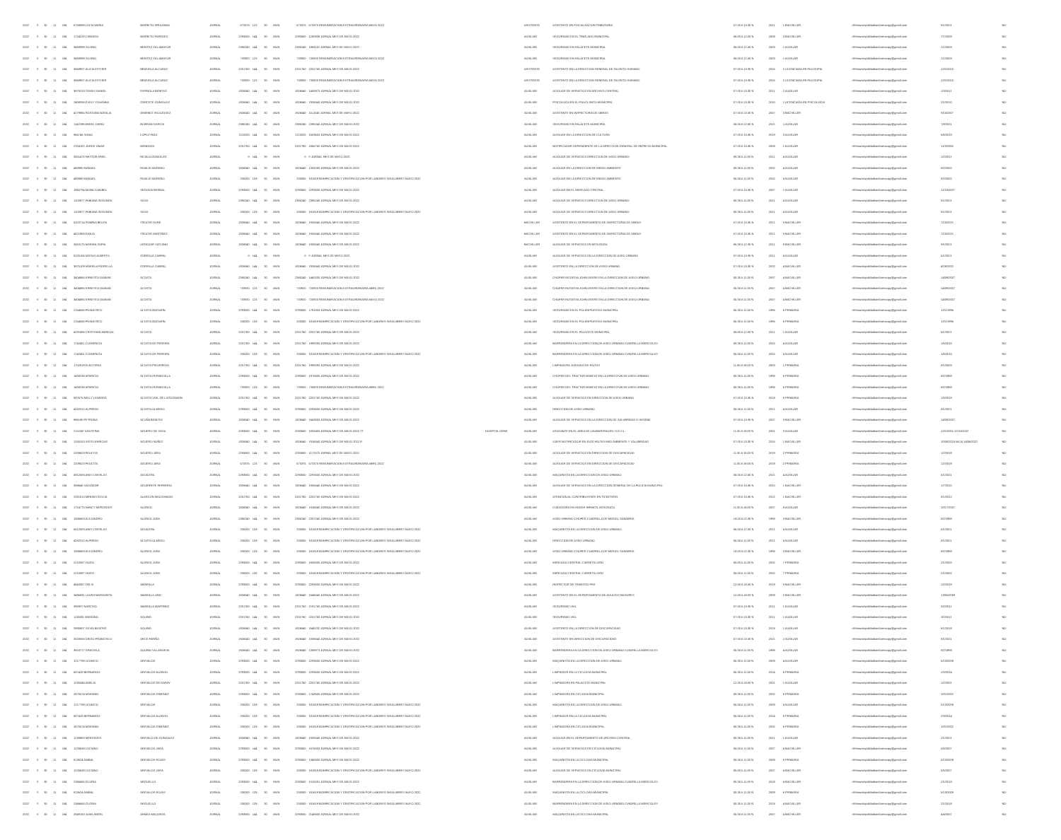| 2022 | S | 30 | 11 | 184 | 6768089 LUCIA MARIA | BARRETO IRRAZABAL | JORNAL | 573375 | 123 | 30 | MUN | 573375 | 573375 REMUNERACION EXTRAORDINARIA MAYO 2022 | | ASISTENTE | ASISTENTE EN FISCALIZACION TRIBUTARIA | 07:00 A 13:30 N | 2021 | 1 BACHILLER | rrhhmunicipalidadsanlorenzopy@gmail.com | 8/1/2021 | NO |
| 2022 | S | 30 | 11 | 184 | 1724228 CANDIDO | BARRETO PAREDES | JORNAL | 2293500 | 144 | 30 | MUN | 2293500 | 1280838 JORNAL MES DE MAYO 2022 | | AUXILIAR | SEGURIDAD EN EL TINGLADO MUNICIPAL | 06:00 A 12:00 N | 2008 | 3 BACHILLER | rrhhmunicipalidadsanlorenzopy@gmail.com | 7/7/2008 | NO |
| 2022 | S | 30 | 11 | 184 | 3490999 SILVINO | BENITEZ VILLAMAYOR | JORNAL | 2385240 | 144 | 30 | MUN | 2385240 | 1859115 JORNAL MES DE MAYO 2022 | | AUXILIAR | SEGURIDAD EN PALACETE MUNICIPAL | 06:00 A 12:00 N | 2003 | 1 AUXILIAR | rrhhmunicipalidadsanlorenzopy@gmail.com | 1/1/2003 | NO |
| 2022 | S | 30 | 11 | 184 | 3490999 SILVINO | BENITEZ VILLAMAYOR | JORNAL | 733920 | 123 | 30 | MUN | 733920 | 733920 REMUNERACION EXTRAORDINARIA MAYO 2022 | | AUXILIAR | SEGURIDAD EN PALACETE MUNICIPAL | 06:00 A 12:00 N | 2003 | 1 AUXILIAR | rrhhmunicipalidadsanlorenzopy@gmail.com | 1/1/2003 | NO |
| 2022 | S | 30 | 11 | 184 | 3668907 ALICIA ESTHER | BRIZUELA ALCARAZ | JORNAL | 2201760 | 144 | 30 | MUN | 2201760 | 2201760 JORNAL MES DE MAYO 2022 | | ASISTENTE | ASISTENTE EN LA DIRECCION GENERAL DE TALENTO HUMANO | 07:00 A 13:30 N | 2015 | 2 LICENCIADA EN FILOSOFIA | rrhhmunicipalidadsanlorenzopy@gmail.com | 12/1/2015 | NO |
| 2022 | S | 30 | 11 | 184 | 3668907 ALICIA ESTHER | BRIZUELA ALCARAZ | JORNAL | 733920 | 123 | 30 | MUN | 733920 | 733920 REMUNERACION EXTRAORDINARIA MAYO 2022 | | ASISTENTE | ASISTENTE EN LA DIRECCION GENERAL DE TALENTO HUMANO | 07:00 A 13:30 N | 2015 | 2 LICENCIADA EN FILOSOFIA | rrhhmunicipalidadsanlorenzopy@gmail.com | 12/1/2015 | NO |
| 2022 | S | 30 | 11 | 184 | 3879133 TOMAS DANIEL | ESPINOLA BENITEZ | JORNAL | 1926540 | 144 | 30 | MUN | 1926540 | 1400873 JORNAL MES DE MAYO 2022 | | AUXILIAR | AUXILIAR DE SERVICIOS EN ARCHIVO CENTRAL | 07:00 A 13:30 N | 2011 | 2 AUXILIAR | rrhhmunicipalidadsanlorenzopy@gmail.com | 1/3/2011 | NO |
| 2022 | S | 30 | 11 | 184 | 2408096 EVELY YOHANNA | GARCETE GONZALEZ | JORNAL | 1926540 | 144 | 30 | MUN | 1926540 | 1926540 JORNAL MES DE MAYO 2022 | | AUXILIAR | PSICOLOGA EN EL POLICLINICO MUNICIPAL | 07:00 A 13:30 N | 2010 | 1 LICENCIADA EN PSICOLOGIA | rrhhmunicipalidadsanlorenzopy@gmail.com | 2/1/2010 | NO |
| 2022 | S | 30 | 11 | 184 | 4179965 ROSSANA NATALIA | GIMENEZ VELAZQUEZ | JORNAL | 1926540 | 144 | 30 | MUN | 1926540 | 1511540 JORNAL MES DE MAYO 2022 | | AUXILIAR | ASISTENTE EN INSPECTORIA DE OBRAS | 07:00 A 13:30 N | 2007 | 3 BACHILLER | rrhhmunicipalidadsanlorenzopy@gmail.com | 9/10/2007 | NO |
| 2022 | S | 30 | 11 | 184 | 1142288 ANGEL DARIO | INSFRAN GARCIA | JORNAL | 2385240 | 144 | 30 | MUN | 2385240 | 2385240 JORNAL MES DE MAYO 2022 | | AUXILIAR | SEGURIDAD EN PALACETE MUNICIPAL | 06:00 A 12:00 N | 2021 | 1 AUXILIAR | rrhhmunicipalidadsanlorenzopy@gmail.com | 7/8/2021 | NO |
| 2022 | S | 30 | 11 | 184 | 966746 SONIA | LOPEZ PAEZ | JORNAL | 2110020 | 144 | 30 | MUN | 2110020 | 1553603 JORNAL MES DE MAYO 2022 | | AUXILIAR | AUXILIAR EN LA DIRECCION DE CULTURA | 07:00 A 13:30 N | 2019 | 3 AUXILIAR | rrhhmunicipalidadsanlorenzopy@gmail.com | 5/6/2019 | NO |
| 2022 | S | 30 | 11 | 184 | 2324152 JORGE OMAR | MENDOZA | JORNAL | 2201760 | 144 | 30 | MUN | 2201760 | 2066760 JORNAL MES DE MAYO 2022 | | AUXILIAR | NOTIFICADOR DEPENDIENTE DE LA DIRECCION GENERAL DE INGRESO MUNICIPAL | 07:00 A 13:30 N | 2008 | 1 AUXILIAR | rrhhmunicipalidadsanlorenzopy@gmail.com | 11/3/2008 | NO |
| 2022 | S | 30 | 11 | 184 | 3551475 NESTOR ARIEL | REJALA GONZALEZ | JORNAL | 0 | 144 | 30 | MUN | 0 | 0 JORNAL MES DE MAYO 2022 | | AUXILIAR | AUXILIAR DE SERVICIOS DIRECCION DE ASEO URBANO | 05:30 A 11:30 N | 2011 | 4 AUXILIAR | rrhhmunicipalidadsanlorenzopy@gmail.com | 1/2/2011 | NO |
| 2022 | S | 30 | 11 | 184 | 490980 MANUEL | RIVALDI MORENO | JORNAL | 1926540 | 144 | 30 | MUN | 1926540 | 1333283 JORNAL MES DE MAYO 2022 | | AUXILIAR | AUXILIAR EN LA DIRECCION DE MEDIO AMBIENTE | 05:30 A 11:30 N | 2002 | 4 AUXILIAR | rrhhmunicipalidadsanlorenzopy@gmail.com | 8/2/2002 | NO |
| 2022 | S | 30 | 11 | 184 | 490980 MANUEL | RIVALDI MORENO | JORNAL | 200000 | 133 | 30 | MUN | 200000 | 181819 BONIFICACION Y GRATIFICACION POR LABORES INSALUBRES MAYO 2022 | | AUXILIAR | AUXILIAR EN LA DIRECCION DE MEDIO AMBIENTE | 05:30 A 11:30 N | 2002 | 4 AUXILIAR | rrhhmunicipalidadsanlorenzopy@gmail.com | 8/2/2002 | NO |
| 2022 | S | 30 | 11 | 184 | 1860794 MONICA MABEL | SEGOVIA BERNAL | JORNAL | 2293500 | 144 | 30 | MUN | 2293500 | 2293500 JORNAL MES DE MAYO 2022 | | AUXILIAR | AUXILIAR EN EL MERCADO CENTRAL | 07:00 A 13:30 N | 2007 | 1 AUXILIAR | rrhhmunicipalidadsanlorenzopy@gmail.com | 11/15/2007 | NO |
| 2022 | S | 30 | 11 | 184 | 1203977 FABIANA SEGUNDA | SOSA | JORNAL | 2385240 | 144 | 30 | MUN | 2385240 | 2385240 JORNAL MES DE MAYO 2022 | | AUXILIAR | AUXILIAR DE SERVICIOS DIRECCION DE ASEO URBANO | 05:30 A 11:30 N | 2021 | 4 AUXILIAR | rrhhmunicipalidadsanlorenzopy@gmail.com | 8/1/2021 | NO |
| 2022 | S | 30 | 11 | 184 | 1203977 FABIANA SEGUNDA | SOSA | JORNAL | 200000 | 133 | 30 | MUN | 200000 | 181819 BONIFICACION Y GRATIFICACION POR LABORES INSALUBRES MAYO 2022 | | AUXILIAR | AUXILIAR DE SERVICIOS DIRECCION DE ASEO URBANO | 05:30 A 11:30 N | 2021 | 4 AUXILIAR | rrhhmunicipalidadsanlorenzopy@gmail.com | 8/1/2021 | NO |
| 2022 | S | 30 | 11 | 184 | 5103714 ROMINA BELEN | TROCHE DURE | JORNAL | 1926540 | 144 | 30 | MUN | 1926540 | 1926540 JORNAL MES DE MAYO 2022 | | BACHILLER | ASISTENTE EN EL DEPARTAMENTO DE INSPECTORIA DE OBRAS | 07:00 A 13:30 N | 2021 | 3 BACHILLER | rrhhmunicipalidadsanlorenzopy@gmail.com | 7/15/2021 | NO |
| 2022 | S | 30 | 11 | 184 | 4621993 EMILIA | TROCHE MARTINEZ | JORNAL | 1926540 | 144 | 30 | MUN | 1926540 | 1926540 JORNAL MES DE MAYO 2022 | | BACHILLER | ASISTENTE EN EL DEPARTAMENTO DE INSPECTORIA DE OBRAS | 07:00 A 13:30 N | 2021 | 3 BACHILLER | rrhhmunicipalidadsanlorenzopy@gmail.com | 7/15/2021 | NO |
| 2022 | S | 30 | 11 | 184 | 3410175 MARIAN SOFIA | UGROZAR SIZCANO | JORNAL | 1926540 | 144 | 30 | MUN | 1926540 | 1926540 JORNAL MES DE MAYO 2022 | | BACHILLER | AUXILIAR DE SERVICIOS EN MITA ROGA | 06:30 A 12:30 N | 2021 | 8 BACHILLER | rrhhmunicipalidadsanlorenzopy@gmail.com | 9/1/2021 | NO |
| 2022 | S | 30 | 11 | 184 | 5225156 MATIAS ALBERTO | ZORRILLA CABRAL | JORNAL | 0 | 144 | 30 | MUN | 0 | 0 JORNAL MES DE MAYO 2022 | | AUXILIAR | AUXILIAR DE SERVICIOS EN LA DIRECCION DE ASEO URBANO | 07:00 A 13:30 N | 2021 | 4 AUXILIAR | rrhhmunicipalidadsanlorenzopy@gmail.com | 5/1/2021 | NO |
| 2022 | S | 30 | 11 | 184 | 3875109 MARIELA FIORELLA | ZORRILLA CABRAL | JORNAL | 1926540 | 144 | 30 | MUN | 1926540 | 1926540 JORNAL MES DE MAYO 2022 | | AUXILIAR | ASISTENTE EN LA DIRECCION DE ASEO URBANO | 07:00 A 13:30 N | 2022 | 4 BACHILLER | rrhhmunicipalidadsanlorenzopy@gmail.com | 4/28/2022 | NO |
| 2022 | S | 30 | 11 | 184 | 3404865 ERNESTO DAMIAN | ACOSTA | JORNAL | 2385240 | 144 | 30 | MUN | 2385240 | 1460200 JORNAL MES DE MAYO 2022 | | AUXILIAR | CHOFER ROTATIVA JOHN DEERE EN LA DIRECCION DE ASEO URBANO | 05:30 A 11:30 N | 2007 | 4 BACHILLER | rrhhmunicipalidadsanlorenzopy@gmail.com | 14/09/2007 | NO |
| 2022 | S | 30 | 11 | 184 | 3404865 ERNESTO DAMIAN | ACOSTA | JORNAL | 733920 | 123 | 30 | MUN | 733920 | 733920 REMUNERACION EXTRAORDINARIA ABRIL 2022 | | AUXILIAR | CHOFER ROTATIVA JOHN DEERE EN LA DIRECCION DE ASEO URBANO | 05:30 A 11:30 N | 2007 | 4 BACHILLER | rrhhmunicipalidadsanlorenzopy@gmail.com | 14/09/2007 | NO |
| 2022 | S | 30 | 11 | 184 | 3404865 ERNESTO DAMIAN | ACOSTA | JORNAL | 733920 | 123 | 30 | MUN | 733920 | 733920 REMUNERACION EXTRAORDINARIA MAYO 2022 | | AUXILIAR | CHOFER ROTATIVA JOHN DEERE EN LA DIRECCION DE ASEO URBANO | 05:30 A 11:30 N | 2007 | 4 BACHILLER | rrhhmunicipalidadsanlorenzopy@gmail.com | 14/09/2007 | NO |
| 2022 | S | 30 | 11 | 184 | 2154080 FRANCISCO | ACOSTA BOGARIN | JORNAL | 2293500 | 144 | 30 | MUN | 2293500 | 1791833 JORNAL MES DE MAYO 2022 | | AUXILIAR | SEGURIDAD EN EL POLIDEPORTIVO MUNICIPAL | 05:30 A 11:30 N | 1996 | 6 PRIMARIA | rrhhmunicipalidadsanlorenzopy@gmail.com | 12/1/1996 | NO |
| 2022 | S | 30 | 11 | 184 | 2154080 FRANCISCO | ACOSTA BOGARIN | JORNAL | 200000 | 133 | 30 | MUN | 200000 | 181819 BONIFICACION Y GRATIFICACION POR LABORES INSALUBRES MAYO 2022 | | AUXILIAR | SEGURIDAD EN EL POLIDEPORTIVO MUNICIPAL | 05:30 A 11:30 N | 1996 | 6 PRIMARIA | rrhhmunicipalidadsanlorenzopy@gmail.com | 12/1/1996 | NO |
| 2022 | S | 30 | 11 | 184 | 4281686 CRISTHIAN MARCIAL | ACOSTA | JORNAL | 2201760 | 144 | 30 | MUN | 2201760 | 2201760 JORNAL MES DE MAYO 2022 | | AUXILIAR | SEGURIDAD EN EL PALACETE MUNICIPAL | 06:00 A 12:00 N | 2021 | 1 AUXILIAR | rrhhmunicipalidadsanlorenzopy@gmail.com | 5/1/2021 | NO |
| 2022 | S | 30 | 11 | 184 | 1742451 CLEMENCIA | ACOSTA DE PEREIRA | JORNAL | 2201760 | 144 | 30 | MUN | 2201760 | 1990093 JORNAL MES DE MAYO 2022 | | AUXILIAR | BARRENDERA EN LA DIRECCION DE ASEO URBANO CUADRILLA MIERCOLES | 05:30 A 11:30 N | 2015 | 4 AUXILIAR | rrhhmunicipalidadsanlorenzopy@gmail.com | 1/6/2015 | NO |
| 2022 | S | 30 | 11 | 184 | 1742451 CLEMENCIA | ACOSTA DE PEREIRA | JORNAL | 200000 | 133 | 30 | MUN | 200000 | 181819 BONIFICACION Y GRATIFICACION POR LABORES INSALUBRES MAYO 2022 | | AUXILIAR | BARRENDERA EN LA DIRECCION DE ASEO URBANO CUADRILLA MIERCOLES | 05:30 A 11:30 N | 2015 | 4 AUXILIAR | rrhhmunicipalidadsanlorenzopy@gmail.com | 1/6/2015 | NO |
| 2022 | S | 30 | 11 | 184 | 1702919 ELEUTERIA | ACOSTA FIGUEREDO | JORNAL | 2201760 | 144 | 30 | MUN | 2201760 | 1990093 JORNAL MES DE MAYO 2022 | | AUXILIAR | LIMPIADORA JUZGADO DE FALTAS | 11:30 A 18:00 N | 2003 | 1 PRIMARIA | rrhhmunicipalidadsanlorenzopy@gmail.com | 8/1/2003 | NO |
| 2022 | S | 30 | 11 | 184 | 1438236 APARICIO | ACOSTA HERMOSILLA | JORNAL | 2293500 | 144 | 30 | MUN | 2293500 | 1975600 JORNAL MES DE MAYO 2022 | | AUXILIAR | CHOFER DEL TRACTOR BOBCAT EN LA DIRECCION DE ASEO URBANO | 05:30 A 11:30 N | 1998 | 6 PRIMARIA | rrhhmunicipalidadsanlorenzopy@gmail.com | 8/2/1998 | NO |
| 2022 | S | 30 | 11 | 184 | 1438236 APARICIO | ACOSTA HERMOSILLA | JORNAL | 733920 | 133 | 30 | MUN | 733920 | 733920 REMUNERACION EXTRAORDINARIA ABRIL 2022 | | AUXILIAR | CHOFER DEL TRACTOR BOBCAT EN LA DIRECCION DE ASEO URBANO | 05:30 A 11:30 N | 1998 | 6 PRIMARIA | rrhhmunicipalidadsanlorenzopy@gmail.com | 8/2/1998 | NO |
| 2022 | S | 30 | 11 | 184 | 597675 NELLY LEANDRA | ACOSTA VDA. DE LUGUZAMON | JORNAL | 2201760 | 144 | 30 | MUN | 2201760 | 2201760 JORNAL MES DE MAYO 2022 | | AUXILIAR | AUXILIAR DE SERVICIOS EN DIRECCION DE ASEO URBANO | 07:00 A 13:30 N | 2018 | 6 PRIMARIA | rrhhmunicipalidadsanlorenzopy@gmail.com | 1/5/2018 | NO |
| 2022 | S | 30 | 11 | 184 | 4282312 ALFREDO | ACOSTA OLMEDO | JORNAL | 2293500 | 144 | 30 | MUN | 2293500 | 2293500 JORNAL MES DE MAYO 2022 | | AUXILIAR | DIRECCION DE ASEO URBANO | 05:30 A 11:30 N | 2021 | 4 AUXILIAR | rrhhmunicipalidadsanlorenzopy@gmail.com | 8/1/2021 | NO |
| 2022 | S | 30 | 11 | 184 | 966195 PETRONA | ACUÑA BENITEZ | JORNAL | 1926540 | 144 | 30 | MUN | 1926540 | 1643853 JORNAL MES DE MAYO 2022 | | AUXILIAR | AUXILIAR DE SERVICIOS EN LA DIRECCION DE SALUBRIDAD E HIGIENE | 07:00 A 13:30 N | 2007 | 3 BACHILLER | rrhhmunicipalidadsanlorenzopy@gmail.com | 14/09/2007 | NO |
| 2022 | S | 30 | 11 | 184 | 2111567 AGUSTINA | AGUERO DE SOSA | JORNAL | 2293500 | 144 | 30 | MUN | 2293500 | 1832403 JORNAL MES DE MAYO 2022 TT | HOSPITAL GENE | AUXILIAR | AYUDANTE EN EL AREA DE LAVANDERIA DEL H.G.S.L. | 11:30 A 18:00 N | 2001 | 3 AUXILIAR | rrhhmunicipalidadsanlorenzopy@gmail.com | 12/1/2001 12/31/2022 | NO |
| 2022 | S | 30 | 11 | 184 | 1255153 SIXTO ENRIQUE | AGUERO NUÑEZ | JORNAL | 1926540 | 144 | 30 | MUN | 1926540 | 1916540 JORNAL MES DE MAYO 2022 R | | AUXILIAR | UJIER NOTIFICADOR EN JUZG.FALTAS MED.AMBIENTE Y SALUBRIDAD | 07:00 A 13:30 N | 2015 | 1 BACHILLER | rrhhmunicipalidadsanlorenzopy@gmail.com | 10/30/2015 BAJA 14/06/2022 | NO |
| 2022 | S | 30 | 11 | 184 | 2209523 FELICITA | AGUERO JARA | JORNAL | 2293500 | 144 | 30 | MUN | 2293500 | 1172373 JORNAL MES DE MAYO 2022 | | AUXILIAR | AUXILIAR DE SERVICIOS EN DIRECCION DE DISCAPACIDAD | 11:30 A 18:00 N | 2019 | 2 PRIMARIA | rrhhmunicipalidadsanlorenzopy@gmail.com | 1/2/2019 | NO |
| 2022 | S | 30 | 11 | 184 | 2209523 FELICITA | AGUERO JARA | JORNAL | 573375 | 123 | 30 | MUN | 573375 | 573375 REMUNERACION EXTRAORDINARIA ABRIL 2022 | | AUXILIAR | AUXILIAR DE SERVICIOS EN DIRECCION DE DISCAPACIDAD | 11:30 A 18:00 N | 2019 | 2 PRIMARIA | rrhhmunicipalidadsanlorenzopy@gmail.com | 1/2/2019 | NO |
| 2022 | S | 30 | 11 | 184 | 5812583 ANIS CARSILAS | AGUILERA | JORNAL | 2293500 | 144 | 30 | MUN | 2293500 | 2293500 JORNAL MES DE MAYO 2022 | | AUXILIAR | MAQUINISTA EN LA DIRECCION DE ASEO URBANO | 06:00 A 12:00 N | 2021 | 4 AUXILIAR | rrhhmunicipalidadsanlorenzopy@gmail.com | 5/1/2021 | NO |
| 2022 | S | 30 | 11 | 184 | 358645 SALVADOR | AGUIRRETE FERREIRA | JORNAL | 1926540 | 144 | 30 | MUN | 1926540 | 1926540 JORNAL MES DE MAYO 2022 | | AUXILIAR | AUXILIAR DE SERVICIOS EN LA DIRECCION GENERAL DE LA POLICIA MUNICIPAL | 07:00 A 13:30 N | 2010 | 1 BACHILLER | rrhhmunicipalidadsanlorenzopy@gmail.com | 1/7/2010 | NO |
| 2022 | S | 30 | 11 | 184 | 2331513 MIRIAN CECILIA | ALARCON MALDONADO | JORNAL | 2201760 | 144 | 30 | MUN | 2201760 | 2201760 JORNAL MES DE MAYO 2022 | | AUXILIAR | ATENCION AL CONTRIBUYENTE EN TICKETERO | 07:00 A 13:30 N | 2012 | 1 BACHILLER | rrhhmunicipalidadsanlorenzopy@gmail.com | 8/1/2012 | NO |
| 2022 | S | 30 | 11 | 184 | 1714770 NANCY MERCEDES | ALONSO | JORNAL | 1926540 | 144 | 30 | MUN | 1926540 | 1916540 JORNAL MES DE MAYO 2022 | | AUXILIAR | CUIDADORA EN HOGAR INFANTIL MITA ROGA | 11:30 A 18:00 N | 2007 | 8 AUXILIAR | rrhhmunicipalidadsanlorenzopy@gmail.com | 10/17/2007 | NO |
| 2022 | S | 30 | 11 | 184 | 1056663 ALEJANDRO | ALONSO JARA | JORNAL | 2385240 | 144 | 30 | MUN | 2385240 | 2337240 JORNAL MES DE MAYO 2022 | | AUXILIAR | ASEO URBANO CHOFER CUADRILLA DE MIGUEL SANABRIA | 18:00 A 22:30 N | 1998 | 3 BACHILLER | rrhhmunicipalidadsanlorenzopy@gmail.com | 8/2/1998 | NO |
| 2022 | S | 30 | 11 | 184 | 5812583 ANIS CARSILAS | AGUILERA | JORNAL | 200000 | 133 | 30 | MUN | 200000 | 181819 BONIFICACION Y GRATIFICACION POR LABORES INSALUBRES MAYO 2022 | | AUXILIAR | MAQUINISTA EN LA DIRECCION DE ASEO URBANO | 06:00 A 12:00 N | 2021 | 4 AUXILIAR | rrhhmunicipalidadsanlorenzopy@gmail.com | 5/1/2021 | NO |
| 2022 | S | 30 | 11 | 184 | 4282312 ALFREDO | ACOSTA OLMEDO | JORNAL | 200000 | 133 | 30 | MUN | 200000 | 181819 BONIFICACION Y GRATIFICACION POR LABORES INSALUBRES MAYO 2022 | | AUXILIAR | DIRECCION DE ASEO URBANO | 05:30 A 11:30 N | 2021 | 4 AUXILIAR | rrhhmunicipalidadsanlorenzopy@gmail.com | 8/1/2021 | NO |
| 2022 | S | 30 | 11 | 184 | 1056663 ALEJANDRO | ALONSO JARA | JORNAL | 200000 | 133 | 30 | MUN | 200000 | 181819 BONIFICACION Y GRATIFICACION POR LABORES INSALUBRES MAYO 2022 | | AUXILIAR | ASEO URBANO CHOFER CUADRILLA DE MIGUEL SANABRIA | 18:00 A 22:30 N | 1998 | 3 BACHILLER | rrhhmunicipalidadsanlorenzopy@gmail.com | 8/2/1998 | NO |
| 2022 | S | 30 | 11 | 184 | 2210087 HUGO | ALONSO JARA | JORNAL | 2293500 | 144 | 30 | MUN | 2293500 | 1555000 JORNAL MES DE MAYO 2022 | | AUXILIAR | MERCADO CENTRAL CARRETILLERO | 05:00 A 11:30 N | 2002 | 7 PRIMARIA | rrhhmunicipalidadsanlorenzopy@gmail.com | 2/1/2002 | NO |
| 2022 | S | 30 | 11 | 184 | 2210087 HUGO | ALONSO JARA | JORNAL | 200000 | 133 | 30 | MUN | 200000 | 181819 BONIFICACION Y GRATIFICACION POR LABORES INSALUBRES MAYO 2022 | | AUXILIAR | MERCADO CENTRAL CARRETILLERO | 05:00 A 11:30 N | 2002 | 7 PRIMARIA | rrhhmunicipalidadsanlorenzopy@gmail.com | 2/1/2002 | NO |
| 2022 | S | 30 | 11 | 184 | 4643357 DELSI | AMARILLA | JORNAL | 2293500 | 144 | 30 | MUN | 2293500 | 2283500 JORNAL MES DE MAYO 2022 | | AUXILIAR | INSPECTOR DE TRANSITO PMT | 12:00 A 18:00 N | 2019 | 3 BACHILLER | rrhhmunicipalidadsanlorenzopy@gmail.com | 1/2/2019 | NO |
| 2022 | S | 30 | 11 | 184 | 3496091 LAURA MARGARITA | AMARILLA LIBO | JORNAL | 1926540 | 144 | 30 | MUN | 1926540 | 1546540 JORNAL MES DE MAYO 2022 | | AUXILIAR | ASISTENTE EN EL DEPARTAMENTO DE ADULTOS MAYORES | 12:00 A 18:00 N | 2009 | 2 BACHILLER | rrhhmunicipalidadsanlorenzopy@gmail.com | 13/05/2009 | NO |
| 2022 | S | 30 | 11 | 184 | 395937 NARCISO | AMARILLA MARTINEZ | JORNAL | 2201760 | 144 | 30 | MUN | 2201760 | 2191760 JORNAL MES DE MAYO 2022 | | AUXILIAR | SEGURIDAD VIAL | 07:00 A 13:30 N | 2011 | 1 AUXILIAR | rrhhmunicipalidadsanlorenzopy@gmail.com | 3/2/2011 | NO |
| 2022 | S | 30 | 11 | 184 | 1118801 MARIANO | AQUINO | JORNAL | 2201760 | 144 | 30 | MUN | 2201760 | 2201760 JORNAL MES DE MAYO 2022 | | AUXILIAR | SEGURIDAD VIAL | 07:00 A 13:30 N | 2011 | 1 AUXILIAR | rrhhmunicipalidadsanlorenzopy@gmail.com | 3/2/2011 | NO |
| 2022 | S | 30 | 11 | 184 | 3985907 SILVIA BEATRIZ | AQUINO | JORNAL | 1926540 | 144 | 30 | MUN | 1926540 | 1645232 JORNAL MES DE MAYO 2022 | | AUXILIAR | ASISTENTE EN LA DIRECCION DE DISCAPACIDAD | 07:00 A 13:30 N | 2018 | 1 AUXILIAR | rrhhmunicipalidadsanlorenzopy@gmail.com | 6/1/2018 | NO |
| 2022 | S | 30 | 11 | 184 | 3328083 DIEGO FRANCISCO | ARCE FARIÑA | JORNAL | 1926540 | 144 | 30 | MUN | 1926540 | 1926540 JORNAL MES DE MAYO 2022 | | AUXILIAR | ASISTENTE EN DIRECCION DE DISCAPACIDAD | 07:00 A 13:30 N | 2021 | 2 AUXILIAR | rrhhmunicipalidadsanlorenzopy@gmail.com | 8/1/2021 | NO |
| 2022 | S | 30 | 11 | 184 | 3618717 GRACIELA | AQUINO VILLANUEVA | JORNAL | 1926540 | 144 | 30 | MUN | 1926540 | 1359873 JORNAL MES DE MAYO 2022 | | AUXILIAR | BARRENDERA EN LA DIRECCION DE ASEO URBANO CUADRILLA MIERCOLES | 05:30 A 11:30 N | 1998 | 4 AUXILIAR | rrhhmunicipalidadsanlorenzopy@gmail.com | 8/2/1998 | NO |
| 2022 | S | 30 | 11 | 184 | 1217798 LEONCIO | AREVALOS | JORNAL | 2293500 | 144 | 30 | MUN | 2293500 | 2293500 JORNAL MES DE MAYO 2022 | | AUXILIAR | MAQUINISTA EN LA DIRECCION DE ASEO URBANO | 05:30 A 11:30 N | 2009 | 4 AUXILIAR | rrhhmunicipalidadsanlorenzopy@gmail.com | 5/13/2009 | NO |
| 2022 | S | 30 | 11 | 184 | 587428 BERNARDO | AREVALOS ALONSO | JORNAL | 2293500 | 144 | 30 | MUN | 2293500 | 2293500 JORNAL MES DE MAYO 2022 | | AUXILIAR | LIMPIADOR EN LA CICLOVIA MUNICIPAL | 05:30 A 11:30 N | 2014 | 6 PRIMARIA | rrhhmunicipalidadsanlorenzopy@gmail.com | 2/3/2014 | NO |
| 2022 | S | 30 | 11 | 184 | 1235346 AMELIA | AREVALOS DE GARAY | JORNAL | 2201760 | 144 | 30 | MUN | 2201760 | 2201760 JORNAL MES DE MAYO 2022 | | AUXILIAR | LIMPIADORA EN PALACETE MUNICIPAL | 12:30 A 18:00 N | 2001 | 1 AUXILIAR | rrhhmunicipalidadsanlorenzopy@gmail.com | 1/2/2001 | NO |
| 2022 | S | 30 | 11 | 184 | 2675574 MARIANO | AREVALOS GIMENEZ | JORNAL | 2293500 | 144 | 30 | MUN | 2293500 | 1743500 JORNAL MES DE MAYO 2022 | | AUXILIAR | LIMPIADORA EN CICLOVIA MUNICIPAL | 05:30 A 11:30 N | 2002 | 6 PRIMARIA | rrhhmunicipalidadsanlorenzopy@gmail.com | 10/1/2002 | NO |
| 2022 | S | 30 | 11 | 184 | 1217798 LEONCIO | AREVALOS | JORNAL | 200000 | 133 | 30 | MUN | 200000 | 181819 BONIFICACION Y GRATIFICACION POR LABORES INSALUBRES MAYO 2022 | | AUXILIAR | MAQUINISTA EN LA DIRECCION DE ASEO URBANO | 05:30 A 11:30 N | 2009 | 4 AUXILIAR | rrhhmunicipalidadsanlorenzopy@gmail.com | 5/13/2009 | NO |
| 2022 | S | 30 | 11 | 184 | 587428 BERNARDO | AREVALOS ALONSO | JORNAL | 200000 | 133 | 30 | MUN | 200000 | 181819 BONIFICACION Y GRATIFICACION POR LABORES INSALUBRES MAYO 2022 | | AUXILIAR | LIMPIADOR EN LA CICLOVIA MUNICIPAL | 05:30 A 11:30 N | 2014 | 6 PRIMARIA | rrhhmunicipalidadsanlorenzopy@gmail.com | 2/3/2014 | NO |
| 2022 | S | 30 | 11 | 184 | 2675574 MARIANO | AREVALOS GIMENEZ | JORNAL | 200000 | 133 | 30 | MUN | 200000 | 181819 BONIFICACION Y GRATIFICACION POR LABORES INSALUBRES MAYO 2022 | | AUXILIAR | LIMPIADORA EN CICLOVIA MUNICIPAL | 05:30 A 11:30 N | 2002 | 6 PRIMARIA | rrhhmunicipalidadsanlorenzopy@gmail.com | 10/1/2002 | NO |
| 2022 | S | 30 | 11 | 184 | 1238863 MERCEDES | AREVALO DE GONZALEZ | JORNAL | 1926540 | 144 | 30 | MUN | 1926540 | 1926540 JORNAL MES DE MAYO 2022 | | AUXILIAR | AUXILIAR EN EL DEPARTAMENTO DE ARCHIVO CENTRAL | 05:30 A 11:30 N | 2021 | 1 AUXILIAR | rrhhmunicipalidadsanlorenzopy@gmail.com | 2/1/2021 | NO |
| 2022 | S | 30 | 11 | 184 | 1226638 LUCIANO | AREVALOS JARA | JORNAL | 2293500 | 144 | 30 | MUN | 2293500 | 1676833 JORNAL MES DE MAYO 2022 | | AUXILIAR | AUXILIAR DE SERVICIOS EN CICLOVIA MUNICIPAL | 05:00 A 11:30 N | 2007 | 4 BACHILLER | rrhhmunicipalidadsanlorenzopy@gmail.com | 5/5/2007 | NO |
| 2022 | S | 30 | 11 | 184 | 813624 ANIBAL | AREVALOS ROJAS | JORNAL | 2293500 | 144 | 30 | MUN | 2293500 | 1340500 JORNAL MES DE MAYO 2022 | | AUXILIAR | MAQUINISTA EN LA CICLOVIA MUNICIPAL | 05:30 A 11:30 N | 2009 | 6 PRIMARIA | rrhhmunicipalidadsanlorenzopy@gmail.com | 5/13/2009 | NO |
| 2022 | S | 30 | 11 | 184 | 1226638 LUCIANO | AREVALOS JARA | JORNAL | 200000 | 133 | 30 | MUN | 200000 | 181819 BONIFICACION Y GRATIFICACION POR LABORES INSALUBRES MAYO 2022 | | AUXILIAR | AUXILIAR DE SERVICIOS EN CICLOVIA MUNICIPAL | 05:00 A 11:30 N | 2007 | 4 BACHILLER | rrhhmunicipalidadsanlorenzopy@gmail.com | 5/5/2007 | NO |
| 2022 | S | 30 | 11 | 184 | 2366665 GLORIA | ARGUELLO | JORNAL | 2293500 | 144 | 30 | MUN | 2293500 | 1010091 JORNAL MES DE MAYO 2022 | | AUXILIAR | BARRENDERA EN LA DIRECCION DE ASEO URBANO CUADRILLA MIERCOLES | 05:30 A 11:30 N | 2018 | 4 BACHILLER | rrhhmunicipalidadsanlorenzopy@gmail.com | 2/1/2018 | NO |
| 2022 | S | 30 | 11 | 184 | 813624 ANIBAL | AREVALOS ROJAS | JORNAL | 200000 | 133 | 30 | MUN | 200000 | 181819 BONIFICACION Y GRATIFICACION POR LABORES INSALUBRES MAYO 2022 | | AUXILIAR | MAQUINISTA EN LA CICLOVIA MUNICIPAL | 05:30 A 11:30 N | 2009 | 6 PRIMARIA | rrhhmunicipalidadsanlorenzopy@gmail.com | 5/13/2009 | NO |
| 2022 | S | 30 | 11 | 184 | 2366665 GLORIA | ARGUELLO | JORNAL | 200000 | 133 | 30 | MUN | 200000 | 181819 BONIFICACION Y GRATIFICACION POR LABORES INSALUBRES MAYO 2022 | | AUXILIAR | BARRENDERA EN LA DIRECCION DE ASEO URBANO CUADRILLA MIERCOLES | 05:30 A 11:30 N | 2018 | 4 BACHILLER | rrhhmunicipalidadsanlorenzopy@gmail.com | 2/1/2018 | NO |
| 2022 | S | 30 | 11 | 184 | 2549150 JUAN ANGEL | ARMAS MAQUEDA | JORNAL | 2293500 | 144 | 30 | MUN | 2293500 | 2148500 JORNAL MES DE MAYO 2022 | | AUXILIAR | MAQUINISTA EN LA CICLOVIA MUNICIPAL | 05:30 A 11:30 N | 2007 | 4 BACHILLER | rrhhmunicipalidadsanlorenzopy@gmail.com | 4/4/2007 | NO |